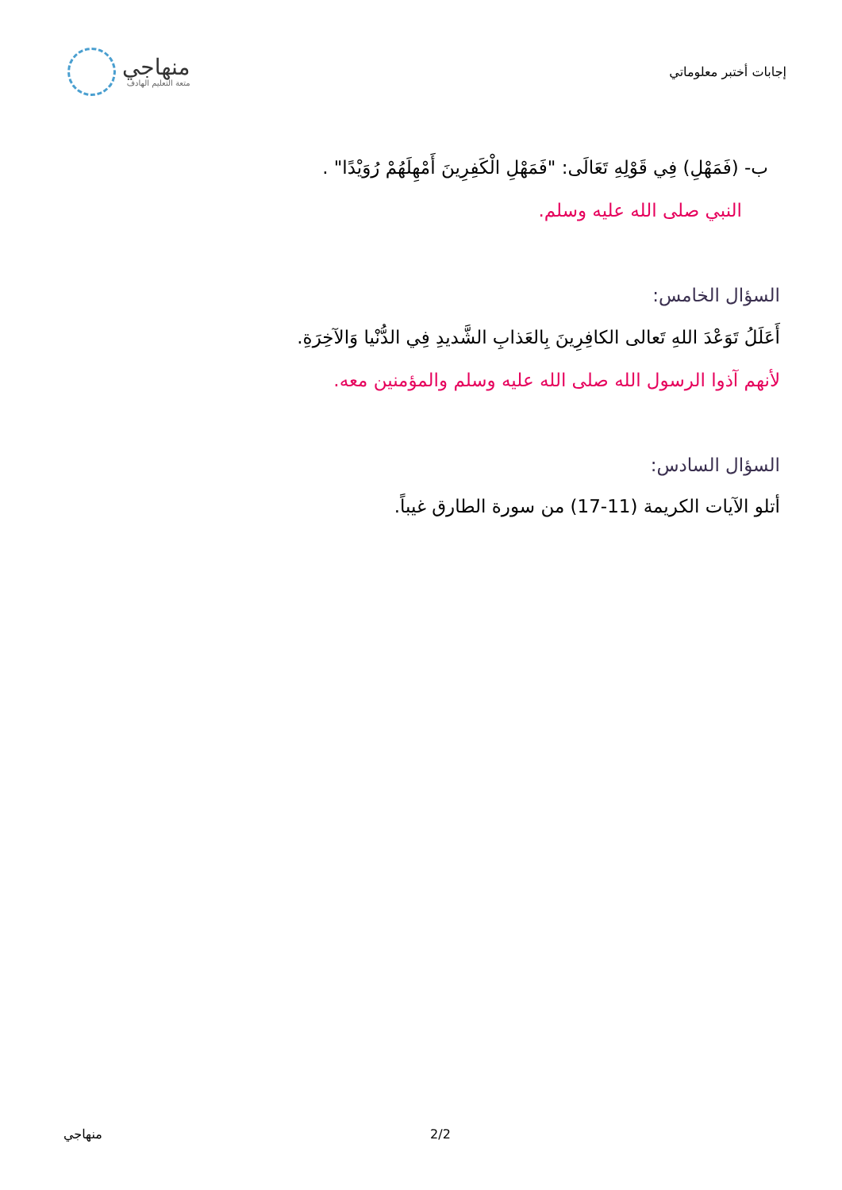إجابات أختبر معلوماتي
منهاجي
متعة التعليم الهادف
ب- (فَمَهْلِ) فِي قَوْلِهِ تَعَالَى: "فَمَهْلِ الْكَفِرِينَ أَمْهِلَهُمْ رُوَيْدًا" .
النبي صلى الله عليه وسلم.
السؤال الخامس:
أَعَلَلُ تَوَعْدَ اللهِ تَعالى الكافِرِينَ بِالعَذابِ الشَّديدِ فِي الدُّنْيا وَالآخِرَةِ.
لأنهم آذوا الرسول الله صلى الله عليه وسلم والمؤمنين معه.
السؤال السادس:
أتلو الآيات الكريمة (11-17) من سورة الطارق غيباً.
منهاجي 2/2